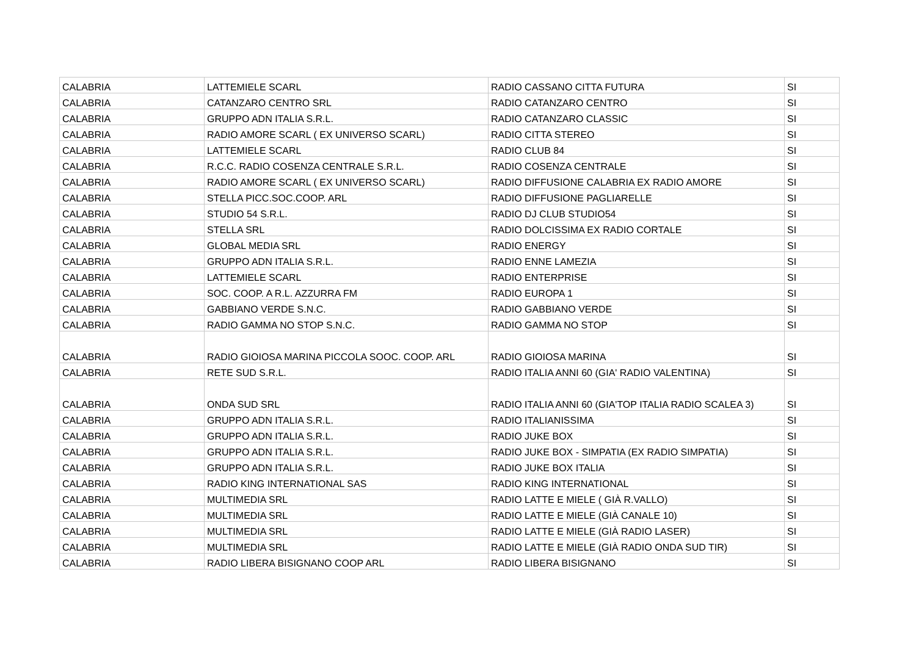| CALABRIA | LATTEMIELE SCARL | RADIO CASSANO CITTA FUTURA | SI |
| CALABRIA | CATANZARO CENTRO SRL | RADIO CATANZARO CENTRO | SI |
| CALABRIA | GRUPPO ADN ITALIA S.R.L. | RADIO CATANZARO CLASSIC | SI |
| CALABRIA | RADIO AMORE SCARL ( EX UNIVERSO SCARL) | RADIO CITTA STEREO | SI |
| CALABRIA | LATTEMIELE SCARL | RADIO CLUB 84 | SI |
| CALABRIA | R.C.C. RADIO COSENZA CENTRALE S.R.L. | RADIO COSENZA CENTRALE | SI |
| CALABRIA | RADIO AMORE SCARL ( EX UNIVERSO SCARL) | RADIO DIFFUSIONE CALABRIA EX RADIO AMORE | SI |
| CALABRIA | STELLA PICC.SOC.COOP. ARL | RADIO DIFFUSIONE PAGLIARELLE | SI |
| CALABRIA | STUDIO 54 S.R.L. | RADIO DJ CLUB STUDIO54 | SI |
| CALABRIA | STELLA SRL | RADIO DOLCISSIMA EX RADIO CORTALE | SI |
| CALABRIA | GLOBAL MEDIA SRL | RADIO ENERGY | SI |
| CALABRIA | GRUPPO ADN ITALIA S.R.L. | RADIO ENNE LAMEZIA | SI |
| CALABRIA | LATTEMIELE SCARL | RADIO ENTERPRISE | SI |
| CALABRIA | SOC. COOP. A R.L. AZZURRA FM | RADIO EUROPA 1 | SI |
| CALABRIA | GABBIANO VERDE S.N.C. | RADIO GABBIANO VERDE | SI |
| CALABRIA | RADIO GAMMA NO STOP S.N.C. | RADIO GAMMA NO STOP | SI |
| CALABRIA | RADIO GIOIOSA MARINA PICCOLA SOOC. COOP. ARL | RADIO GIOIOSA MARINA | SI |
| CALABRIA | RETE SUD S.R.L. | RADIO ITALIA ANNI 60 (GIA' RADIO VALENTINA) | SI |
| CALABRIA | ONDA SUD SRL | RADIO ITALIA ANNI 60 (GIA'TOP ITALIA RADIO SCALEA 3) | SI |
| CALABRIA | GRUPPO ADN ITALIA S.R.L. | RADIO ITALIANISSIMA | SI |
| CALABRIA | GRUPPO ADN ITALIA S.R.L. | RADIO JUKE BOX | SI |
| CALABRIA | GRUPPO ADN ITALIA S.R.L. | RADIO JUKE BOX - SIMPATIA (EX RADIO SIMPATIA) | SI |
| CALABRIA | GRUPPO ADN ITALIA S.R.L. | RADIO JUKE BOX ITALIA | SI |
| CALABRIA | RADIO KING INTERNATIONAL SAS | RADIO KING INTERNATIONAL | SI |
| CALABRIA | MULTIMEDIA SRL | RADIO LATTE E MIELE ( GIÀ R.VALLO) | SI |
| CALABRIA | MULTIMEDIA SRL | RADIO LATTE E MIELE (GIÀ CANALE 10) | SI |
| CALABRIA | MULTIMEDIA SRL | RADIO LATTE E MIELE (GIÀ RADIO LASER) | SI |
| CALABRIA | MULTIMEDIA SRL | RADIO LATTE E MIELE (GIÀ RADIO ONDA SUD TIR) | SI |
| CALABRIA | RADIO LIBERA BISIGNANO COOP ARL | RADIO LIBERA BISIGNANO | SI |